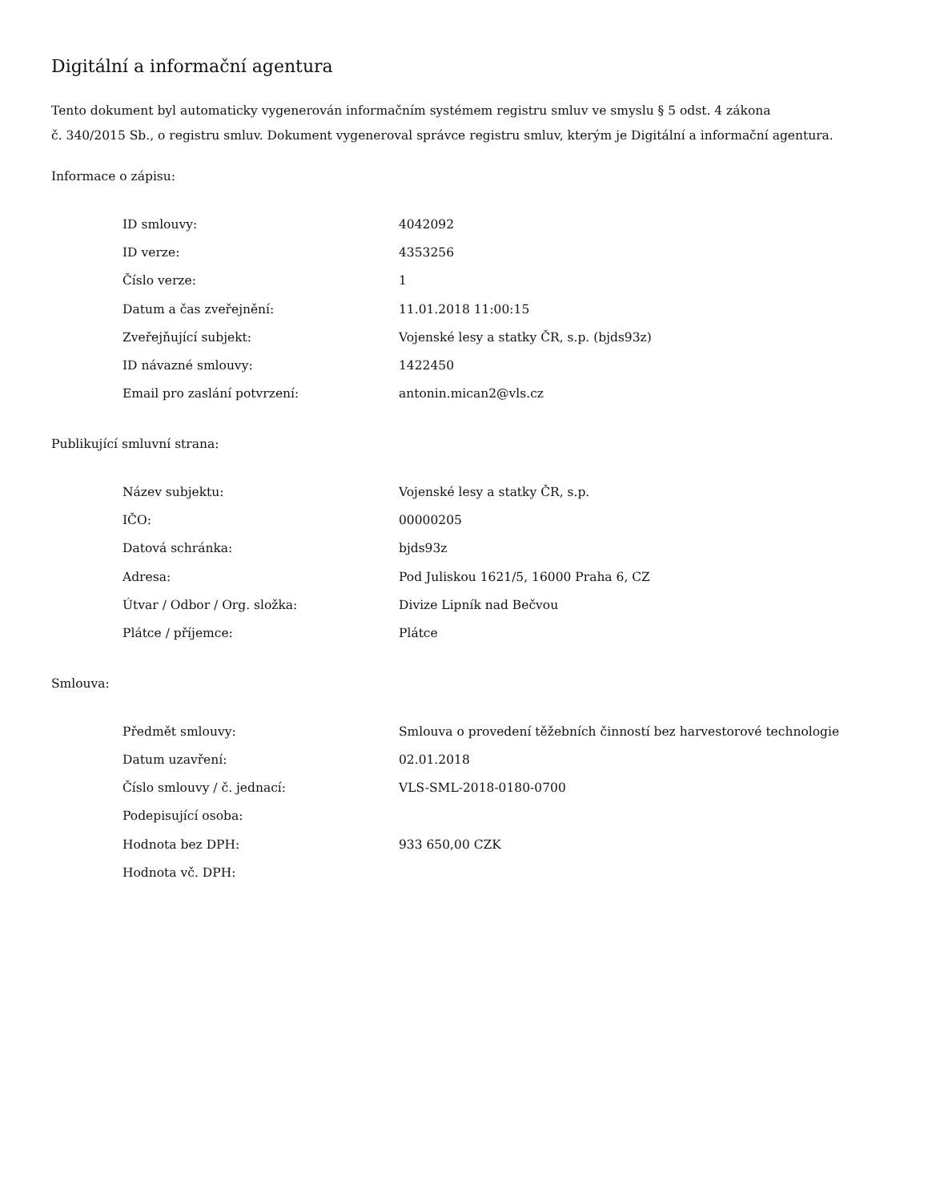Digitální a informační agentura
Tento dokument byl automaticky vygenerován informačním systémem registru smluv ve smyslu § 5 odst. 4 zákona
č. 340/2015 Sb., o registru smluv. Dokument vygeneroval správce registru smluv, kterým je Digitální a informační agentura.
Informace o zápisu:
| ID smlouvy: | 4042092 |
| ID verze: | 4353256 |
| Číslo verze: | 1 |
| Datum a čas zveřejnění: | 11.01.2018 11:00:15 |
| Zveřejňující subjekt: | Vojenské lesy a statky ČR, s.p. (bjds93z) |
| ID návazné smlouvy: | 1422450 |
| Email pro zaslání potvrzení: | antonin.mican2@vls.cz |
Publikující smluvní strana:
| Název subjektu: | Vojenské lesy a statky ČR, s.p. |
| IČO: | 00000205 |
| Datová schránka: | bjds93z |
| Adresa: | Pod Juliskou 1621/5, 16000 Praha 6, CZ |
| Útvar / Odbor / Org. složka: | Divize Lipník nad Bečvou |
| Plátce / příjemce: | Plátce |
Smlouva:
| Předmět smlouvy: | Smlouva o provedení těžebních činností bez harvestorové technologie |
| Datum uzavření: | 02.01.2018 |
| Číslo smlouvy / č. jednací: | VLS-SML-2018-0180-0700 |
| Podepisující osoba: | |
| Hodnota bez DPH: | 933 650,00 CZK |
| Hodnota vč. DPH: | |